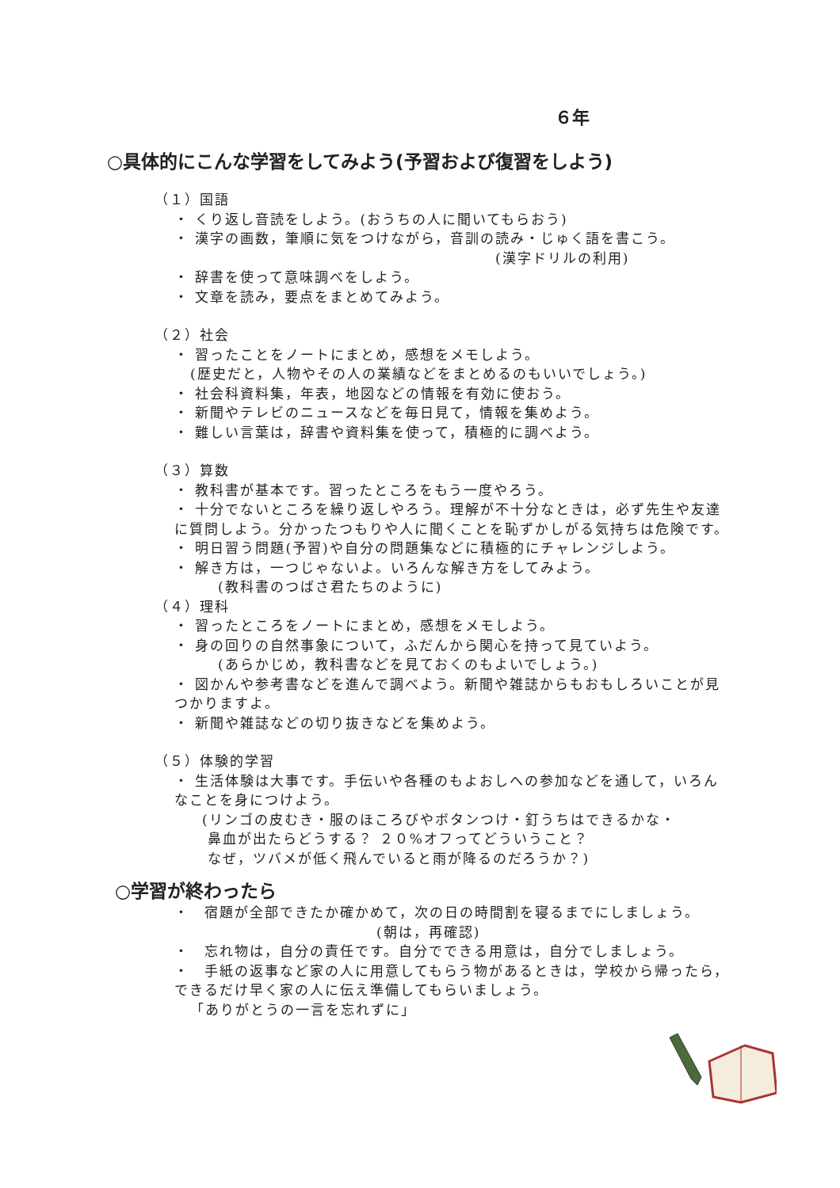６年
○具体的にこんな学習をしてみよう(予習および復習をしよう)
（１）国語
・ くり返し音読をしよう。(おうちの人に聞いてもらおう)
・ 漢字の画数，筆順に気をつけながら，音訓の読み・じゅく語を書こう。
(漢字ドリルの利用)
・ 辞書を使って意味調べをしよう。
・ 文章を読み，要点をまとめてみよう。
（２）社会
・ 習ったことをノートにまとめ，感想をメモしよう。
(歴史だと，人物やその人の業績などをまとめるのもいいでしょう。)
・ 社会科資料集，年表，地図などの情報を有効に使おう。
・ 新聞やテレビのニュースなどを毎日見て，情報を集めよう。
・ 難しい言葉は，辞書や資料集を使って，積極的に調べよう。
（３）算数
・ 教科書が基本です。習ったところをもう一度やろう。
・ 十分でないところを繰り返しやろう。理解が不十分なときは，必ず先生や友達に質問しよう。分かったつもりや人に聞くことを恥ずかしがる気持ちは危険です。
・ 明日習う問題(予習)や自分の問題集などに積極的にチャレンジしよう。
・ 解き方は，一つじゃないよ。いろんな解き方をしてみよう。
(教科書のつばさ君たちのように)
（４）理科
・ 習ったところをノートにまとめ，感想をメモしよう。
・ 身の回りの自然事象について，ふだんから関心を持って見ていよう。
(あらかじめ，教科書などを見ておくのもよいでしょう。)
・ 図かんや参考書などを進んで調べよう。新聞や雑誌からもおもしろいことが見つかりますよ。
・ 新聞や雑誌などの切り抜きなどを集めよう。
（５）体験的学習
・ 生活体験は大事です。手伝いや各種のもよおしへの参加などを通して，いろんなことを身につけよう。
(リンゴの皮むき・服のほころびやボタンつけ・釘うちはできるかな・
鼻血が出たらどうする？ ２０%オフってどういうこと？
なぜ，ツバメが低く飛んでいると雨が降るのだろうか？)
○学習が終わったら
・　宿題が全部できたか確かめて，次の日の時間割を寝るまでにしましょう。
(朝は，再確認)
・　忘れ物は，自分の責任です。自分でできる用意は，自分でしましょう。
・　手紙の返事など家の人に用意してもらう物があるときは，学校から帰ったら，できるだけ早く家の人に伝え準備してもらいましょう。
「ありがとうの一言を忘れずに」